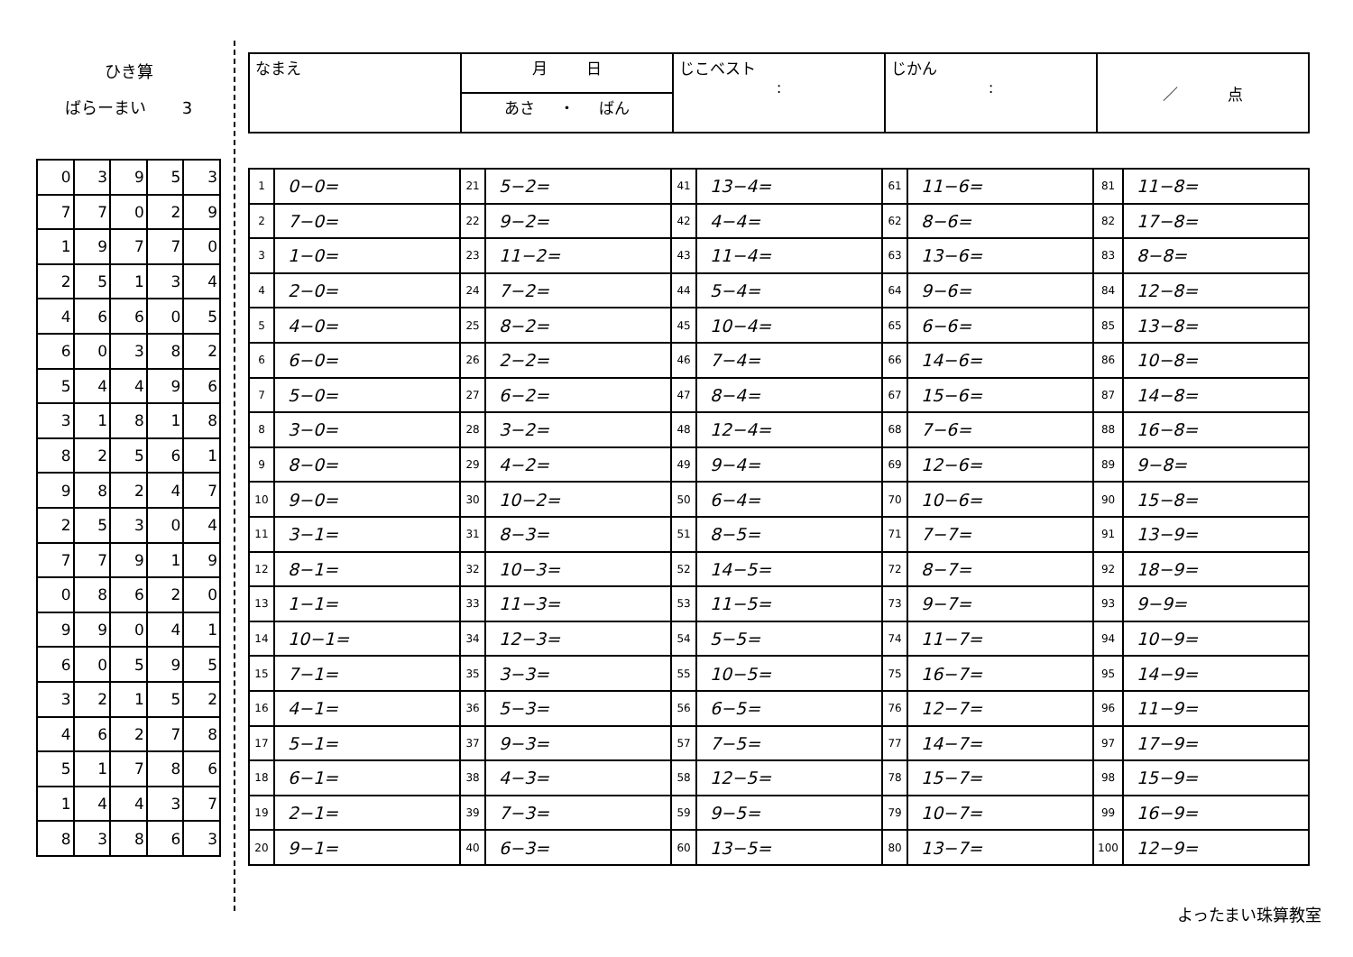ひき算
ばらーまい 3
| 0 | 3 | 9 | 5 | 3 |
| 7 | 7 | 0 | 2 | 9 |
| 1 | 9 | 7 | 7 | 0 |
| 2 | 5 | 1 | 3 | 4 |
| 4 | 6 | 6 | 0 | 5 |
| 6 | 0 | 3 | 8 | 2 |
| 5 | 4 | 4 | 9 | 6 |
| 3 | 1 | 8 | 1 | 8 |
| 8 | 2 | 5 | 6 | 1 |
| 9 | 8 | 2 | 4 | 7 |
| 2 | 5 | 3 | 0 | 4 |
| 7 | 7 | 9 | 1 | 9 |
| 0 | 8 | 6 | 2 | 0 |
| 9 | 9 | 0 | 4 | 1 |
| 6 | 0 | 5 | 9 | 5 |
| 3 | 2 | 1 | 5 | 2 |
| 4 | 6 | 2 | 7 | 8 |
| 5 | 1 | 7 | 8 | 6 |
| 1 | 4 | 4 | 3 | 7 |
| 8 | 3 | 8 | 6 | 3 |
| なまえ | 月 日 | じこベスト : | じかん : | ／ 点 |
| | あさ ・ ばん | | | |
| 1 | 0−0= | 21 | 5−2= | 41 | 13−4= | 61 | 11−6= | 81 | 11−8= |
| 2 | 7−0= | 22 | 9−2= | 42 | 4−4= | 62 | 8−6= | 82 | 17−8= |
| 3 | 1−0= | 23 | 11−2= | 43 | 11−4= | 63 | 13−6= | 83 | 8−8= |
| 4 | 2−0= | 24 | 7−2= | 44 | 5−4= | 64 | 9−6= | 84 | 12−8= |
| 5 | 4−0= | 25 | 8−2= | 45 | 10−4= | 65 | 6−6= | 85 | 13−8= |
| 6 | 6−0= | 26 | 2−2= | 46 | 7−4= | 66 | 14−6= | 86 | 10−8= |
| 7 | 5−0= | 27 | 6−2= | 47 | 8−4= | 67 | 15−6= | 87 | 14−8= |
| 8 | 3−0= | 28 | 3−2= | 48 | 12−4= | 68 | 7−6= | 88 | 16−8= |
| 9 | 8−0= | 29 | 4−2= | 49 | 9−4= | 69 | 12−6= | 89 | 9−8= |
| 10 | 9−0= | 30 | 10−2= | 50 | 6−4= | 70 | 10−6= | 90 | 15−8= |
| 11 | 3−1= | 31 | 8−3= | 51 | 8−5= | 71 | 7−7= | 91 | 13−9= |
| 12 | 8−1= | 32 | 10−3= | 52 | 14−5= | 72 | 8−7= | 92 | 18−9= |
| 13 | 1−1= | 33 | 11−3= | 53 | 11−5= | 73 | 9−7= | 93 | 9−9= |
| 14 | 10−1= | 34 | 12−3= | 54 | 5−5= | 74 | 11−7= | 94 | 10−9= |
| 15 | 7−1= | 35 | 3−3= | 55 | 10−5= | 75 | 16−7= | 95 | 14−9= |
| 16 | 4−1= | 36 | 5−3= | 56 | 6−5= | 76 | 12−7= | 96 | 11−9= |
| 17 | 5−1= | 37 | 9−3= | 57 | 7−5= | 77 | 14−7= | 97 | 17−9= |
| 18 | 6−1= | 38 | 4−3= | 58 | 12−5= | 78 | 15−7= | 98 | 15−9= |
| 19 | 2−1= | 39 | 7−3= | 59 | 9−5= | 79 | 10−7= | 99 | 16−9= |
| 20 | 9−1= | 40 | 6−3= | 60 | 13−5= | 80 | 13−7= | 100 | 12−9= |
よったまい珠算教室